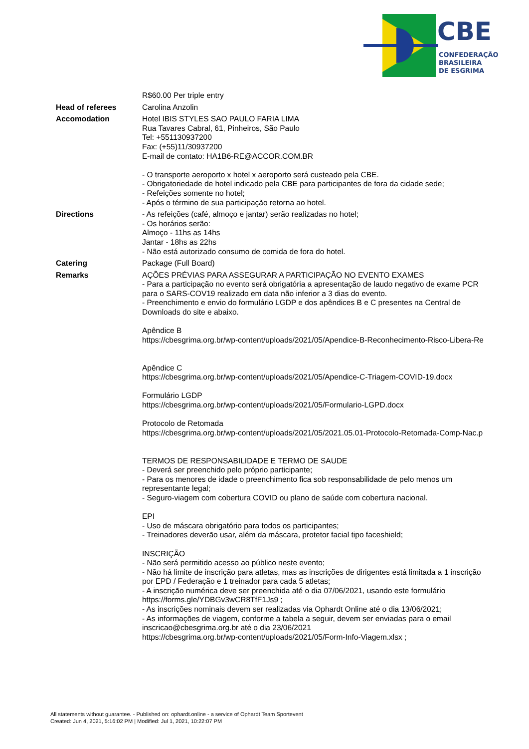CBE
CONFEDERAÇÃO
BRASILEIRA
DE ESGRIMA
| | R$60.00 Per triple entry |
| Head of referees | Carolina Anzolin |
| Accomodation | Hotel IBIS STYLES SAO PAULO FARIA LIMA Rua Tavares Cabral, 61, Pinheiros, São Paulo Tel: +551130937200 Fax: (+55)11/30937200 E-mail de contato: HA1B6-RE@ACCOR.COM.BR - O transporte aeroporto x hotel x aeroporto será custeado pela CBE. - Obrigatoriedade de hotel indicado pela CBE para participantes de fora da cidade sede; - Refeições somente no hotel; - Após o término de sua participação retorna ao hotel. |
| Directions | - As refeições (café, almoço e jantar) serão realizadas no hotel; - Os horários serão: Almoço - 11hs as 14hs Jantar - 18hs as 22hs - Não está autorizado consumo de comida de fora do hotel. |
| Catering | Package (Full Board) |
| Remarks | AÇÕES PRÉVIAS PARA ASSEGURAR A PARTICIPAÇÃO NO EVENTO EXAMES - Para a participação no evento será obrigatória a apresentação de laudo negativo de exame PCR para o SARS-COV19 realizado em data não inferior a 3 dias do evento. - Preenchimento e envio do formulário LGDP e dos apêndices B e C presentes na Central de Downloads do site e abaixo. Apêndice B https://cbesgrima.org.br/wp-content/uploads/2021/05/Apendice-B-Reconhecimento-Risco-Libera-Re Apêndice C https://cbesgrima.org.br/wp-content/uploads/2021/05/Apendice-C-Triagem-COVID-19.docx Formulário LGDP https://cbesgrima.org.br/wp-content/uploads/2021/05/Formulario-LGPD.docx Protocolo de Retomada https://cbesgrima.org.br/wp-content/uploads/2021/05/2021.05.01-Protocolo-Retomada-Comp-Nac.p TERMOS DE RESPONSABILIDADE E TERMO DE SAUDE - Deverá ser preenchido pelo próprio participante; - Para os menores de idade o preenchimento fica sob responsabilidade de pelo menos um representante legal; - Seguro-viagem com cobertura COVID ou plano de saúde com cobertura nacional. EPI - Uso de máscara obrigatório para todos os participantes; - Treinadores deverão usar, além da máscara, protetor facial tipo faceshield; INSCRIÇÃO - Não será permitido acesso ao público neste evento; - Não há limite de inscrição para atletas, mas as inscrições de dirigentes está limitada a 1 inscrição por EPD / Federação e 1 treinador para cada 5 atletas; - A inscrição numérica deve ser preenchida até o dia 07/06/2021, usando este formulário https://forms.gle/YDBGv3wCR8TfF1Js9 ; - As inscrições nominais devem ser realizadas via Ophardt Online até o dia 13/06/2021; - As informações de viagem, conforme a tabela a seguir, devem ser enviadas para o email inscricao@cbesgrima.org.br até o dia 23/06/2021 https://cbesgrima.org.br/wp-content/uploads/2021/05/Form-Info-Viagem.xlsx ; |
All statements without guarantee. - Published on: ophardt.online - a service of Ophardt Team Sportevent
Created: Jun 4, 2021, 5:16:02 PM | Modified: Jul 1, 2021, 10:22:07 PM